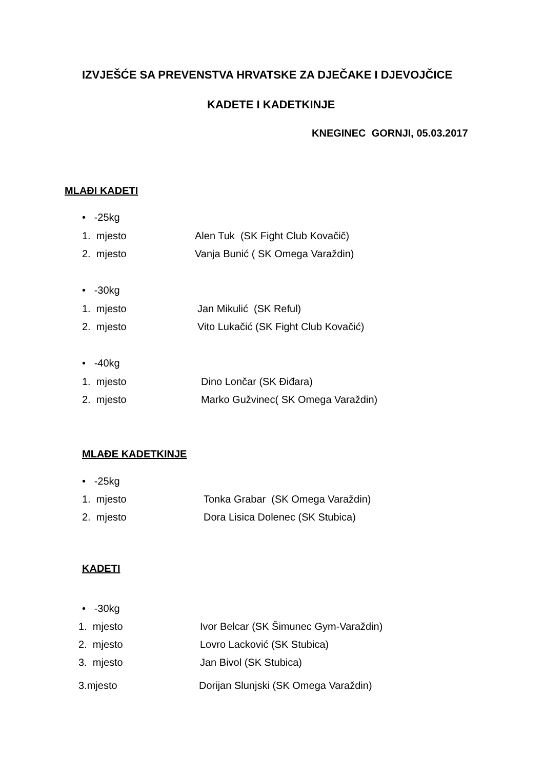IZVJEŠĆE SA PREVENSTVA HRVATSKE ZA DJEČAKE I DJEVOJČICE
KADETE I KADETKINJE
KNEGINEC GORNJI, 05.03.2017
MLAĐI KADETI
• -25kg
1. mjesto Alen Tuk (SK Fight Club Kovačič)
2. mjesto Vanja Bunić ( SK Omega Varaždin)
• -30kg
1. mjesto Jan Mikulić (SK Reful)
2. mjesto Vito Lukačić (SK Fight Club Kovačić)
• -40kg
1. mjesto Dino Lončar (SK Điđara)
2. mjesto Marko Gužvinec( SK Omega Varaždin)
MLAĐE KADETKINJE
• -25kg
1. mjesto Tonka Grabar (SK Omega Varaždin)
2. mjesto Dora Lisica Dolenec (SK Stubica)
KADETI
• -30kg
1. mjesto Ivor Belcar (SK Šimunec Gym-Varaždin)
2. mjesto Lovro Lacković (SK Stubica)
3. mjesto Jan Bivol (SK Stubica)
3.mjesto Dorijan Slunjski (SK Omega Varaždin)